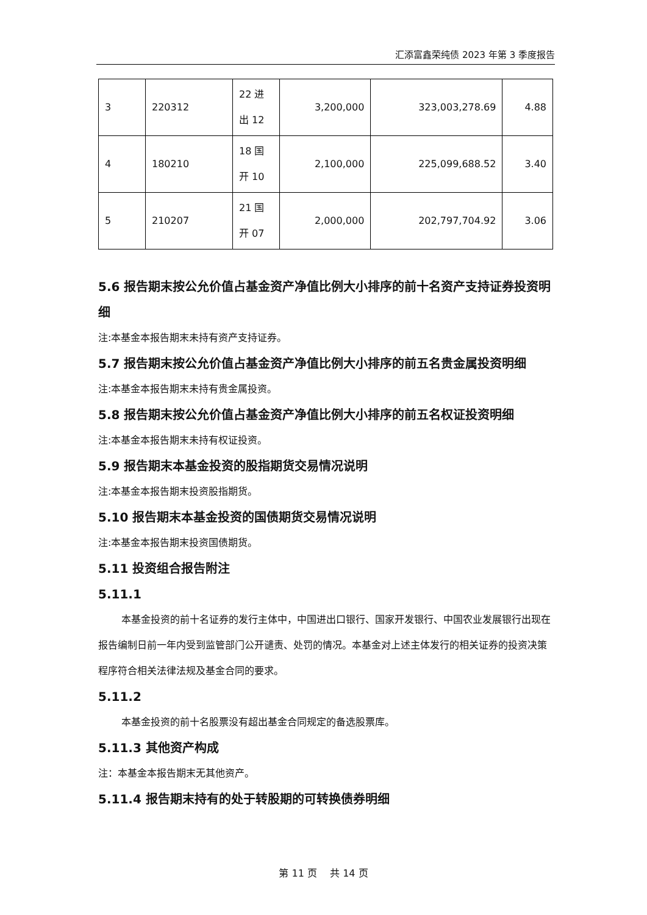汇添富鑫荣纯债 2023 年第 3 季度报告
| 3 | 220312 | 22 进 出 12 | 3,200,000 | 323,003,278.69 | 4.88 |
| 4 | 180210 | 18 国 开 10 | 2,100,000 | 225,099,688.52 | 3.40 |
| 5 | 210207 | 21 国 开 07 | 2,000,000 | 202,797,704.92 | 3.06 |
5.6 报告期末按公允价值占基金资产净值比例大小排序的前十名资产支持证券投资明细
注:本基金本报告期末未持有资产支持证券。
5.7 报告期末按公允价值占基金资产净值比例大小排序的前五名贵金属投资明细
注:本基金本报告期末未持有贵金属投资。
5.8 报告期末按公允价值占基金资产净值比例大小排序的前五名权证投资明细
注:本基金本报告期末未持有权证投资。
5.9 报告期末本基金投资的股指期货交易情况说明
注:本基金本报告期末投资股指期货。
5.10 报告期末本基金投资的国债期货交易情况说明
注:本基金本报告期末投资国债期货。
5.11 投资组合报告附注
5.11.1
本基金投资的前十名证券的发行主体中，中国进出口银行、国家开发银行、中国农业发展银行出现在报告编制日前一年内受到监管部门公开谴责、处罚的情况。本基金对上述主体发行的相关证券的投资决策程序符合相关法律法规及基金合同的要求。
5.11.2
本基金投资的前十名股票没有超出基金合同规定的备选股票库。
5.11.3 其他资产构成
注：本基金本报告期末无其他资产。
5.11.4 报告期末持有的处于转股期的可转换债券明细
第 11 页　 共 14 页